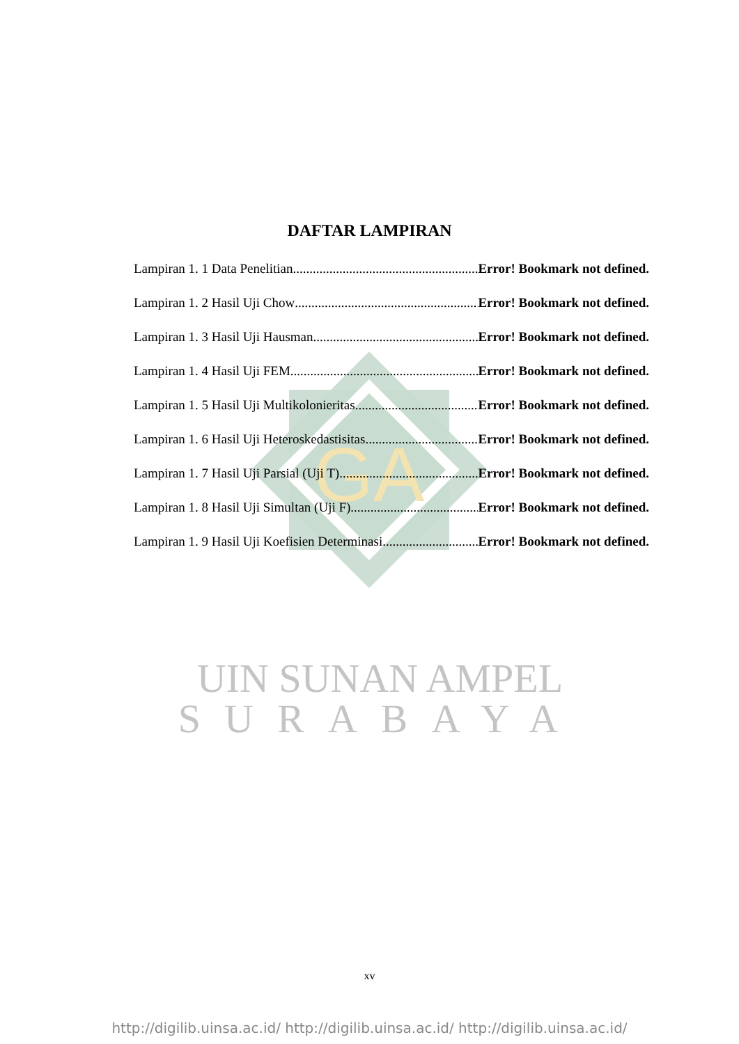GA
DAFTAR LAMPIRAN
Lampiran 1. 1 Data Penelitian Error! Bookmark not defined.
Lampiran 1. 2 Hasil Uji Chow Error! Bookmark not defined.
Lampiran 1. 3 Hasil Uji Hausman Error! Bookmark not defined.
Lampiran 1. 4 Hasil Uji FEM Error! Bookmark not defined.
Lampiran 1. 5 Hasil Uji Multikolonieritas Error! Bookmark not defined.
Lampiran 1. 6 Hasil Uji Heteroskedastisitas Error! Bookmark not defined.
Lampiran 1. 7 Hasil Uji Parsial (Uji T) Error! Bookmark not defined.
Lampiran 1. 8 Hasil Uji Simultan (Uji F) Error! Bookmark not defined.
Lampiran 1. 9 Hasil Uji Koefisien Determinasi Error! Bookmark not defined.
UIN SUNAN AMPEL
SURABAYA
xv
http://digilib.uinsa.ac.id/ http://digilib.uinsa.ac.id/ http://digilib.uinsa.ac.id/